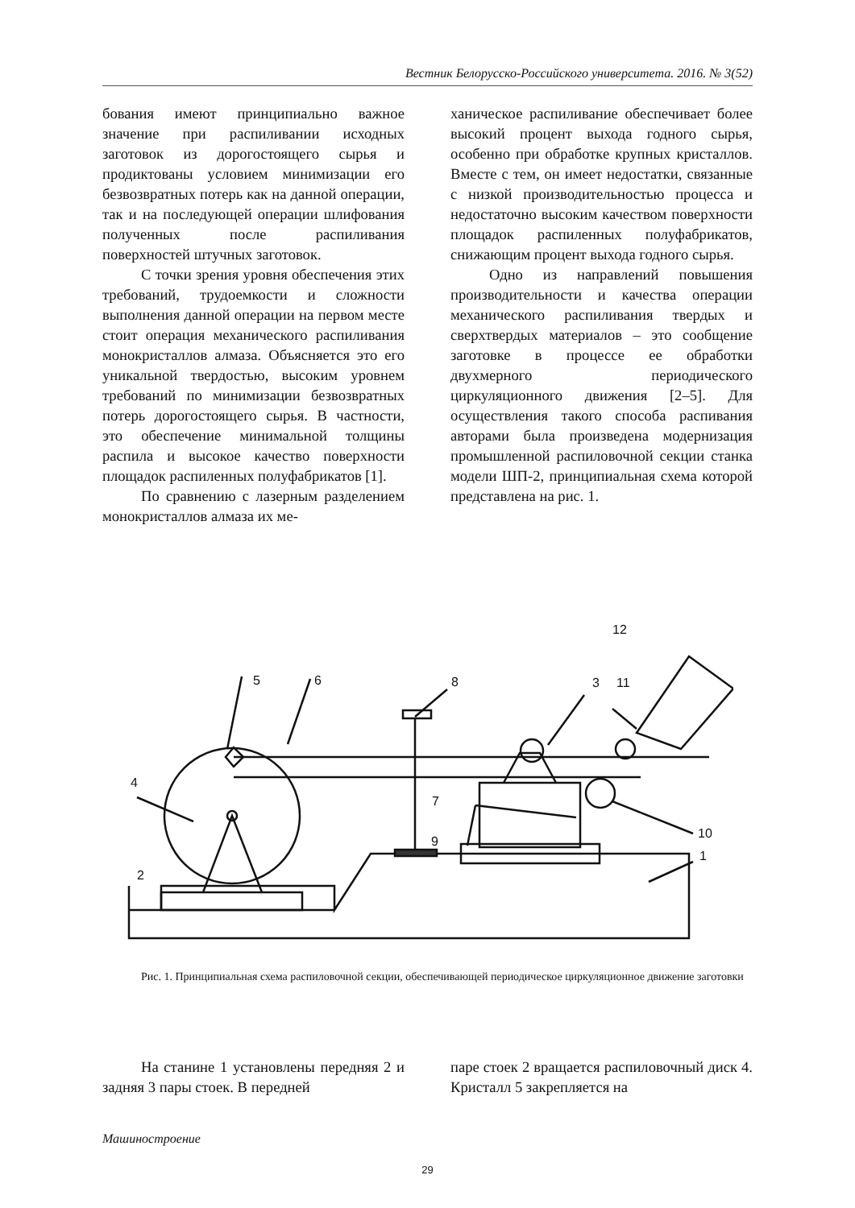Вестник Белорусско-Российского университета. 2016. № 3(52)
бования имеют принципиально важное значение при распиливании исходных заготовок из дорогостоящего сырья и продиктованы условием минимизации его безвозвратных потерь как на данной операции, так и на последующей операции шлифования полученных после распиливания поверхностей штучных заготовок.
С точки зрения уровня обеспечения этих требований, трудоемкости и сложности выполнения данной операции на первом месте стоит операция механического распиливания монокристаллов алмаза. Объясняется это его уникальной твердостью, высоким уровнем требований по минимизации безвозвратных потерь дорогостоящего сырья. В частности, это обеспечение минимальной толщины распила и высокое качество поверхности площадок распиленных полуфабрикатов [1].
По сравнению с лазерным разделением монокристаллов алмаза их ме-
ханическое распиливание обеспечивает более высокий процент выхода годного сырья, особенно при обработке крупных кристаллов. Вместе с тем, он имеет недостатки, связанные с низкой производительностью процесса и недостаточно высоким качеством поверхности площадок распиленных полуфабрикатов, снижающим процент выхода годного сырья.
Одно из направлений повышения производительности и качества операции механического распиливания твердых и сверхтвердых материалов – это сообщение заготовке в процессе ее обработки двухмерного периодического циркуляционного движения [2–5]. Для осуществления такого способа распивания авторами была произведена модернизация промышленной распиловочной секции станка модели ШП-2, принципиальная схема которой представлена на рис. 1.
5
6
8
3
11
12
4
7
9
10
1
2
Рис. 1. Принципиальная схема распиловочной секции, обеспечивающей периодическое циркуляционное движение заготовки
На станине 1 установлены передняя 2 и задняя 3 пары стоек. В передней
паре стоек 2 вращается распиловочный диск 4. Кристалл 5 закрепляется на
Машиностроение
29